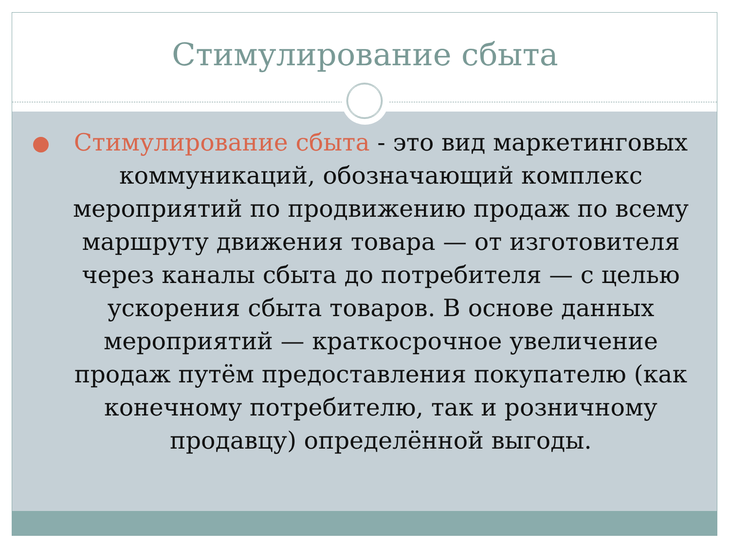Стимулирование сбыта
Стимулирование сбыта - это вид маркетинговых коммуникаций, обозначающий комплекс мероприятий по продвижению продаж по всему маршруту движения товара — от изготовителя через каналы сбыта до потребителя — с целью ускорения сбыта товаров. В основе данных мероприятий — краткосрочное увеличение продаж путём предоставления покупателю (как конечному потребителю, так и розничному продавцу) определённой выгоды.